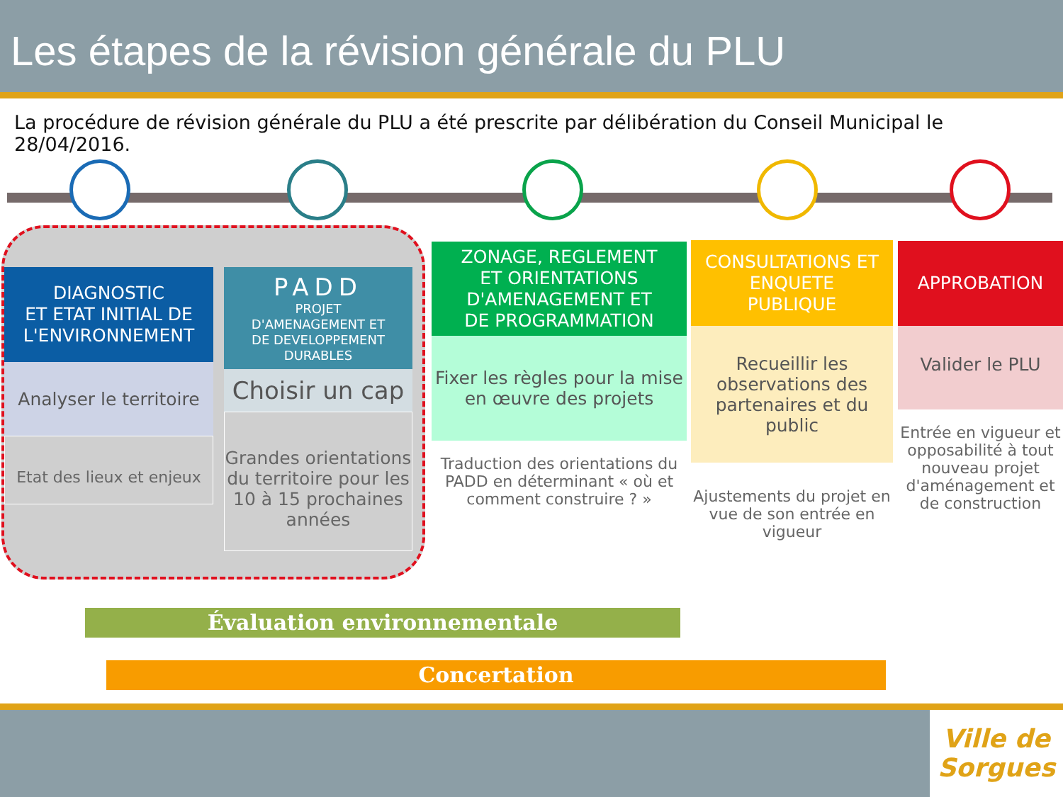Les étapes de la révision générale du PLU
La procédure de révision générale du PLU a été prescrite par délibération du Conseil Municipal le 28/04/2016.
DIAGNOSTIC
ET ETAT INITIAL DE
L'ENVIRONNEMENT
Analyser le territoire
Etat des lieux et enjeux
PADD
PROJET
D'AMENAGEMENT ET
DE DEVELOPPEMENT
DURABLES
Choisir un cap
Grandes orientations du territoire pour les 10 à 15 prochaines années
ZONAGE, REGLEMENT
ET ORIENTATIONS
D'AMENAGEMENT ET
DE PROGRAMMATION
Fixer les règles pour la mise en œuvre des projets
Traduction des orientations du PADD en déterminant « où et comment construire ? »
CONSULTATIONS ET
ENQUETE
PUBLIQUE
Recueillir les observations des partenaires et du public
Ajustements du projet en vue de son entrée en vigueur
APPROBATION
Valider le PLU
Entrée en vigueur et opposabilité à tout nouveau projet d'aménagement et de construction
Évaluation environnementale
Concertation
Ville de
Sorgues